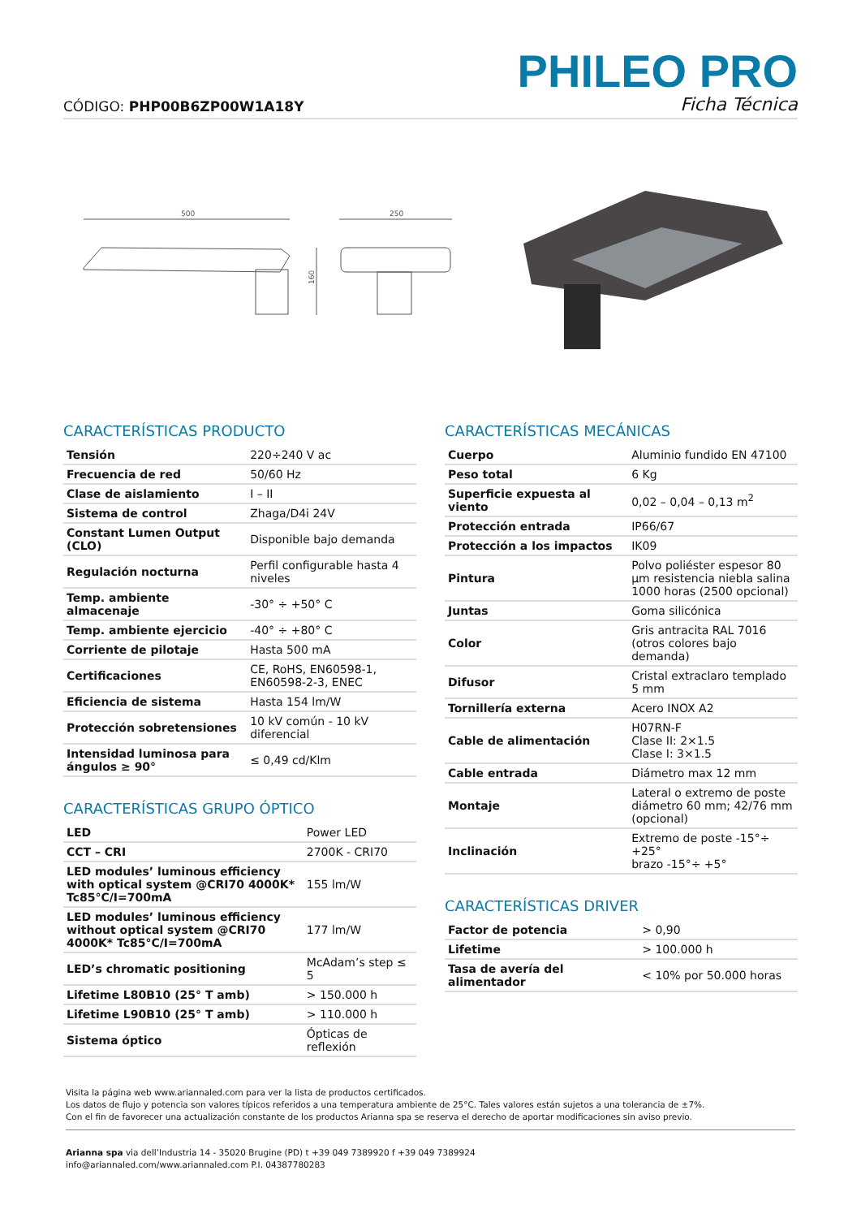CÓDIGO: PHP00B6ZP00W1A18Y
PHILEO PRO
Ficha Técnica
500
160
250
CARACTERÍSTICAS PRODUCTO
| Tensión | 220÷240 V ac |
| Frecuencia de red | 50/60 Hz |
| Clase de aislamiento | I – II |
| Sistema de control | Zhaga/D4i 24V |
| Constant Lumen Output (CLO) | Disponible bajo demanda |
| Regulación nocturna | Perfil configurable hasta 4 niveles |
| Temp. ambiente almacenaje | -30° ÷ +50° C |
| Temp. ambiente ejercicio | -40° ÷ +80° C |
| Corriente de pilotaje | Hasta 500 mA |
| Certificaciones | CE, RoHS, EN60598-1, EN60598-2-3, ENEC |
| Eficiencia de sistema | Hasta 154 lm/W |
| Protección sobretensiones | 10 kV común - 10 kV diferencial |
| Intensidad luminosa para ángulos ≥ 90° | ≤ 0,49 cd/Klm |
CARACTERÍSTICAS GRUPO ÓPTICO
| LED | Power LED |
| CCT – CRI | 2700K - CRI70 |
| LED modules’ luminous efficiency with optical system @CRI70 4000K* Tc85°C/I=700mA | 155 lm/W |
| LED modules’ luminous efficiency without optical system @CRI70 4000K* Tc85°C/I=700mA | 177 lm/W |
| LED’s chromatic positioning | McAdam’s step ≤ 5 |
| Lifetime L80B10 (25° T amb) | > 150.000 h |
| Lifetime L90B10 (25° T amb) | > 110.000 h |
| Sistema óptico | Ópticas de reflexión |
CARACTERÍSTICAS MECÁNICAS
| Cuerpo | Aluminio fundido EN 47100 |
| Peso total | 6 Kg |
| Superficie expuesta al viento | 0,02 – 0,04 – 0,13 m<sup>2</sup> |
| Protección entrada | IP66/67 |
| Protección a los impactos | IK09 |
| Pintura | Polvo poliéster espesor 80 µm resistencia niebla salina 1000 horas (2500 opcional) |
| Juntas | Goma silicónica |
| Color | Gris antracita RAL 7016 (otros colores bajo demanda) |
| Difusor | Cristal extraclaro templado 5 mm |
| Tornillería externa | Acero INOX A2 |
| Cable de alimentación | H07RN-F Clase II: 2×1.5 Clase I: 3×1.5 |
| Cable entrada | Diámetro max 12 mm |
| Montaje | Lateral o extremo de poste diámetro 60 mm; 42/76 mm (opcional) |
| Inclinación | Extremo de poste -15°÷ +25° brazo -15°÷ +5° |
CARACTERÍSTICAS DRIVER
| Factor de potencia | > 0,90 |
| Lifetime | > 100.000 h |
| Tasa de avería del alimentador | < 10% por 50.000 horas |
Visita la página web www.ariannaled.com para ver la lista de productos certificados.
Los datos de flujo y potencia son valores típicos referidos a una temperatura ambiente de 25°C. Tales valores están sujetos a una tolerancia de ±7%.
Con el fin de favorecer una actualización constante de los productos Arianna spa se reserva el derecho de aportar modificaciones sin aviso previo.
Arianna spa via dell’Industria 14 - 35020 Brugine (PD) t +39 049 7389920 f +39 049 7389924
info@ariannaled.com/www.ariannaled.com P.I. 04387780283